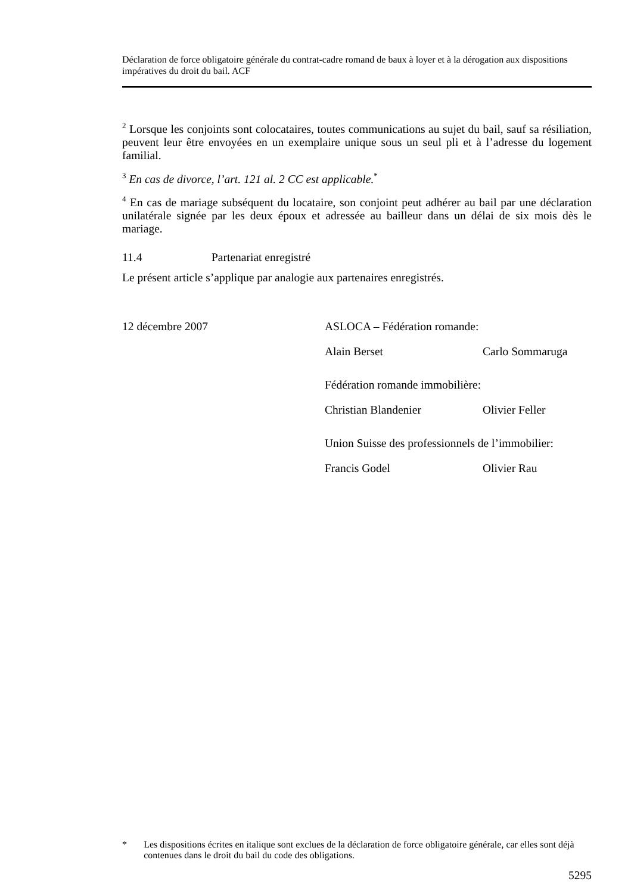Déclaration de force obligatoire générale du contrat-cadre romand de baux à loyer et à la dérogation aux dispositions impératives du droit du bail. ACF
<sup>2</sup> Lorsque les conjoints sont colocataires, toutes communications au sujet du bail, sauf sa résiliation, peuvent leur être envoyées en un exemplaire unique sous un seul pli et à l’adresse du logement familial.
<sup>3</sup> En cas de divorce, l’art. 121 al. 2 CC est applicable.<sup>*</sup>
<sup>4</sup> En cas de mariage subséquent du locataire, son conjoint peut adhérer au bail par une déclaration unilatérale signée par les deux époux et adressée au bailleur dans un délai de six mois dès le mariage.
11.4 Partenariat enregistré
Le présent article s’applique par analogie aux partenaires enregistrés.
12 décembre 2007
ASLOCA – Fédération romande:
Alain Berset
Carlo Sommaruga
Fédération romande immobilière:
Christian Blandenier
Olivier Feller
Union Suisse des professionnels de l’immobilier:
Francis Godel
Olivier Rau
* Les dispositions écrites en italique sont exclues de la déclaration de force obligatoire générale, car elles sont déjà contenues dans le droit du bail du code des obligations.
5295